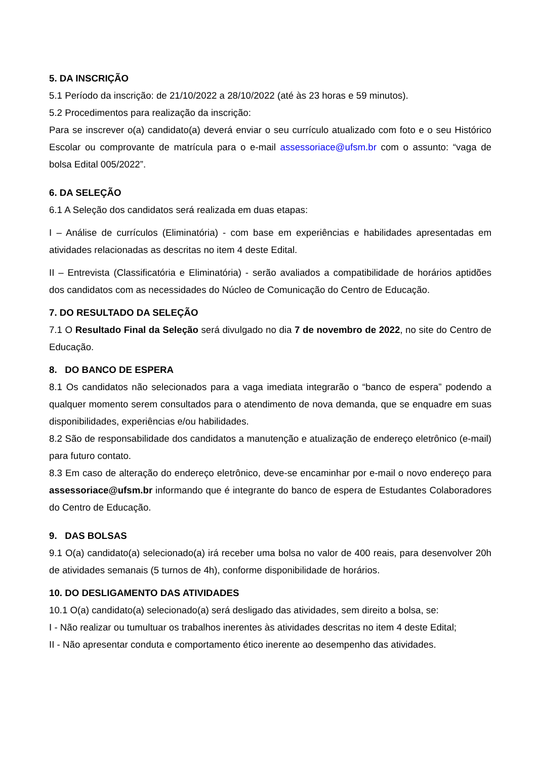5. DA INSCRIÇÃO
5.1 Período da inscrição: de 21/10/2022 a 28/10/2022 (até às 23 horas e 59 minutos).
5.2 Procedimentos para realização da inscrição:
Para se inscrever o(a) candidato(a) deverá enviar o seu currículo atualizado com foto e o seu Histórico Escolar ou comprovante de matrícula para o e-mail assessoriace@ufsm.br com o assunto: “vaga de bolsa Edital 005/2022”.
6. DA SELEÇÃO
6.1 A Seleção dos candidatos será realizada em duas etapas:
I – Análise de currículos (Eliminatória) - com base em experiências e habilidades apresentadas em atividades relacionadas as descritas no item 4 deste Edital.
II – Entrevista (Classificatória e Eliminatória) - serão avaliados a compatibilidade de horários aptidões dos candidatos com as necessidades do Núcleo de Comunicação do Centro de Educação.
7. DO RESULTADO DA SELEÇÃO
7.1 O Resultado Final da Seleção será divulgado no dia 7 de novembro de 2022, no site do Centro de Educação.
8. DO BANCO DE ESPERA
8.1 Os candidatos não selecionados para a vaga imediata integrarão o “banco de espera” podendo a qualquer momento serem consultados para o atendimento de nova demanda, que se enquadre em suas disponibilidades, experiências e/ou habilidades.
8.2 São de responsabilidade dos candidatos a manutenção e atualização de endereço eletrônico (e-mail) para futuro contato.
8.3 Em caso de alteração do endereço eletrônico, deve-se encaminhar por e-mail o novo endereço para assessoriace@ufsm.br informando que é integrante do banco de espera de Estudantes Colaboradores do Centro de Educação.
9. DAS BOLSAS
9.1 O(a) candidato(a) selecionado(a) irá receber uma bolsa no valor de 400 reais, para desenvolver 20h de atividades semanais (5 turnos de 4h), conforme disponibilidade de horários.
10. DO DESLIGAMENTO DAS ATIVIDADES
10.1 O(a) candidato(a) selecionado(a) será desligado das atividades, sem direito a bolsa, se:
I - Não realizar ou tumultuar os trabalhos inerentes às atividades descritas no item 4 deste Edital;
II - Não apresentar conduta e comportamento ético inerente ao desempenho das atividades.